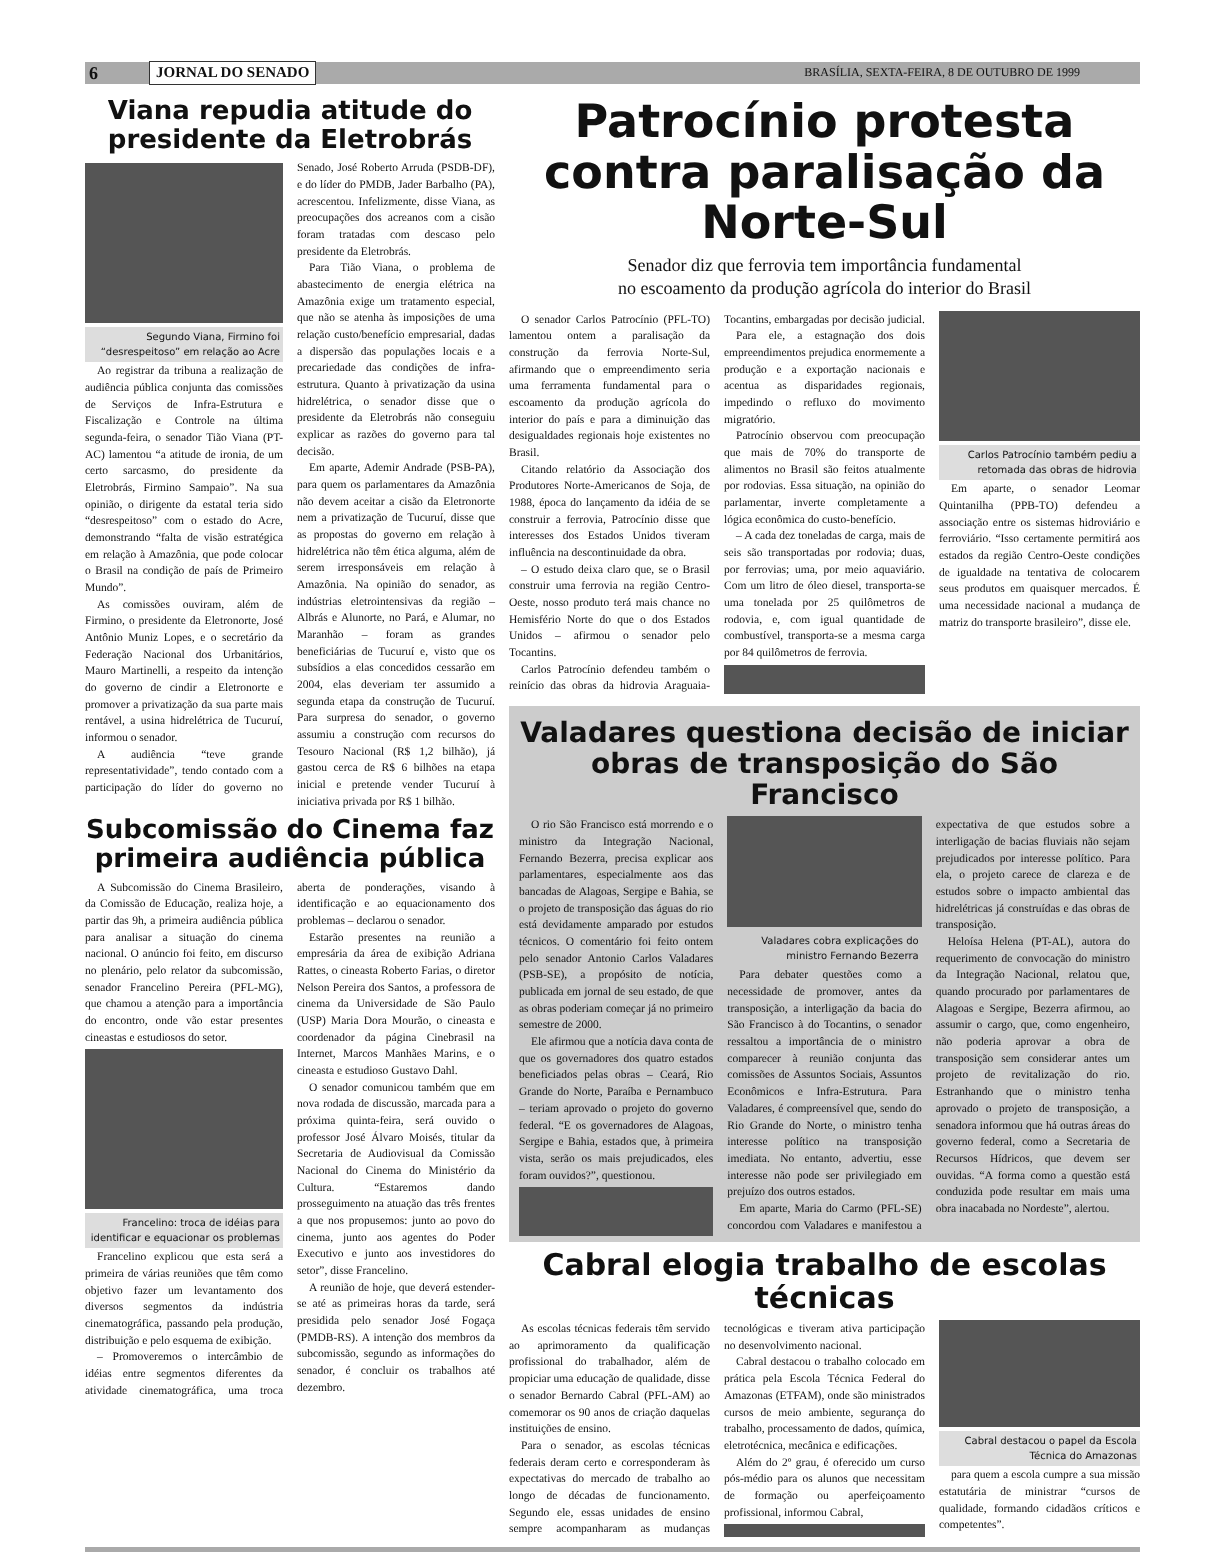6 JORNAL DO SENADO BRASÍLIA, SEXTA-FEIRA, 8 DE OUTUBRO DE 1999
Viana repudia atitude do presidente da Eletrobrás
Segundo Viana, Firmino foi “desrespeitoso” em relação ao Acre
Ao registrar da tribuna a realização de audiência pública conjunta das comissões de Serviços de Infra-Estrutura e Fiscalização e Controle na última segunda-feira, o senador Tião Viana (PT-AC) lamentou “a atitude de ironia, de um certo sarcasmo, do presidente da Eletrobrás, Firmino Sampaio”. Na sua opinião, o dirigente da estatal teria sido “desrespeitoso” com o estado do Acre, demonstrando “falta de visão estratégica em relação à Amazônia, que pode colocar o Brasil na condição de país de Primeiro Mundo”.
As comissões ouviram, além de Firmino, o presidente da Eletronorte, José Antônio Muniz Lopes, e o secretário da Federação Nacional dos Urbanitários, Mauro Martinelli, a respeito da intenção do governo de cindir a Eletronorte e promover a privatização da sua parte mais rentável, a usina hidrelétrica de Tucuruí, informou o senador.
A audiência “teve grande representatividade”, tendo contado com a participação do líder do governo no Senado, José Roberto Arruda (PSDB-DF), e do líder do PMDB, Jader Barbalho (PA), acrescentou. Infelizmente, disse Viana, as preocupações dos acreanos com a cisão foram tratadas com descaso pelo presidente da Eletrobrás.
Para Tião Viana, o problema de abastecimento de energia elétrica na Amazônia exige um tratamento especial, que não se atenha às imposições de uma relação custo/benefício empresarial, dadas a dispersão das populações locais e a precariedade das condições de infra-estrutura. Quanto à privatização da usina hidrelétrica, o senador disse que o presidente da Eletrobrás não conseguiu explicar as razões do governo para tal decisão.
Em aparte, Ademir Andrade (PSB-PA), para quem os parlamentares da Amazônia não devem aceitar a cisão da Eletronorte nem a privatização de Tucuruí, disse que as propostas do governo em relação à hidrelétrica não têm ética alguma, além de serem irresponsáveis em relação à Amazônia. Na opinião do senador, as indústrias eletrointensivas da região – Albrás e Alunorte, no Pará, e Alumar, no Maranhão – foram as grandes beneficiárias de Tucuruí e, visto que os subsídios a elas concedidos cessarão em 2004, elas deveriam ter assumido a segunda etapa da construção de Tucuruí. Para surpresa do senador, o governo assumiu a construção com recursos do Tesouro Nacional (R$ 1,2 bilhão), já gastou cerca de R$ 6 bilhões na etapa inicial e pretende vender Tucuruí à iniciativa privada por R$ 1 bilhão.
Subcomissão do Cinema faz primeira audiência pública
A Subcomissão do Cinema Brasileiro, da Comissão de Educação, realiza hoje, a partir das 9h, a primeira audiência pública para analisar a situação do cinema nacional. O anúncio foi feito, em discurso no plenário, pelo relator da subcomissão, senador Francelino Pereira (PFL-MG), que chamou a atenção para a importância do encontro, onde vão estar presentes cineastas e estudiosos do setor.
Francelino: troca de idéias para identificar e equacionar os problemas
Francelino explicou que esta será a primeira de várias reuniões que têm como objetivo fazer um levantamento dos diversos segmentos da indústria cinematográfica, passando pela produção, distribuição e pelo esquema de exibição.
– Promoveremos o intercâmbio de idéias entre segmentos diferentes da atividade cinematográfica, uma troca aberta de ponderações, visando à identificação e ao equacionamento dos problemas – declarou o senador.
Estarão presentes na reunião a empresária da área de exibição Adriana Rattes, o cineasta Roberto Farias, o diretor Nelson Pereira dos Santos, a professora de cinema da Universidade de São Paulo (USP) Maria Dora Mourão, o cineasta e coordenador da página Cinebrasil na Internet, Marcos Manhães Marins, e o cineasta e estudioso Gustavo Dahl.
O senador comunicou também que em nova rodada de discussão, marcada para a próxima quinta-feira, será ouvido o professor José Álvaro Moisés, titular da Secretaria de Audiovisual da Comissão Nacional do Cinema do Ministério da Cultura. “Estaremos dando prosseguimento na atuação das três frentes a que nos propusemos: junto ao povo do cinema, junto aos agentes do Poder Executivo e junto aos investidores do setor”, disse Francelino.
A reunião de hoje, que deverá estender-se até as primeiras horas da tarde, será presidida pelo senador José Fogaça (PMDB-RS). A intenção dos membros da subcomissão, segundo as informações do senador, é concluir os trabalhos até dezembro.
Patrocínio protesta contra paralisação da Norte-Sul
Senador diz que ferrovia tem importância fundamental
no escoamento da produção agrícola do interior do Brasil
O senador Carlos Patrocínio (PFL-TO) lamentou ontem a paralisação da construção da ferrovia Norte-Sul, afirmando que o empreendimento seria uma ferramenta fundamental para o escoamento da produção agrícola do interior do país e para a diminuição das desigualdades regionais hoje existentes no Brasil.
Citando relatório da Associação dos Produtores Norte-Americanos de Soja, de 1988, época do lançamento da idéia de se construir a ferrovia, Patrocínio disse que interesses dos Estados Unidos tiveram influência na descontinuidade da obra.
– O estudo deixa claro que, se o Brasil construir uma ferrovia na região Centro-Oeste, nosso produto terá mais chance no Hemisfério Norte do que o dos Estados Unidos – afirmou o senador pelo Tocantins.
Carlos Patrocínio defendeu também o reinício das obras da hidrovia Araguaia-Tocantins, embargadas por decisão judicial.
Para ele, a estagnação dos dois empreendimentos prejudica enormemente a produção e a exportação nacionais e acentua as disparidades regionais, impedindo o refluxo do movimento migratório.
Patrocínio observou com preocupação que mais de 70% do transporte de alimentos no Brasil são feitos atualmente por rodovias. Essa situação, na opinião do parlamentar, inverte completamente a lógica econômica do custo-benefício.
– A cada dez toneladas de carga, mais de seis são transportadas por rodovia; duas, por ferrovias; uma, por meio aquaviário. Com um litro de óleo diesel, transporta-se uma tonelada por 25 quilômetros de rodovia, e, com igual quantidade de combustível, transporta-se a mesma carga por 84 quilômetros de ferrovia.
Carlos Patrocínio também pediu a retomada das obras de hidrovia
Em aparte, o senador Leomar Quintanilha (PPB-TO) defendeu a associação entre os sistemas hidroviário e ferroviário. “Isso certamente permitirá aos estados da região Centro-Oeste condições de igualdade na tentativa de colocarem seus produtos em quaisquer mercados. É uma necessidade nacional a mudança de matriz do transporte brasileiro”, disse ele.
Valadares questiona decisão de iniciar obras de transposição do São Francisco
O rio São Francisco está morrendo e o ministro da Integração Nacional, Fernando Bezerra, precisa explicar aos parlamentares, especialmente aos das bancadas de Alagoas, Sergipe e Bahia, se o projeto de transposição das águas do rio está devidamente amparado por estudos técnicos. O comentário foi feito ontem pelo senador Antonio Carlos Valadares (PSB-SE), a propósito de notícia, publicada em jornal de seu estado, de que as obras poderiam começar já no primeiro semestre de 2000.
Ele afirmou que a notícia dava conta de que os governadores dos quatro estados beneficiados pelas obras – Ceará, Rio Grande do Norte, Paraíba e Pernambuco – teriam aprovado o projeto do governo federal. “E os governadores de Alagoas, Sergipe e Bahia, estados que, à primeira vista, serão os mais prejudicados, eles foram ouvidos?”, questionou.
Valadares cobra explicações do ministro Fernando Bezerra
Para debater questões como a necessidade de promover, antes da transposição, a interligação da bacia do São Francisco à do Tocantins, o senador ressaltou a importância de o ministro comparecer à reunião conjunta das comissões de Assuntos Sociais, Assuntos Econômicos e Infra-Estrutura. Para Valadares, é compreensível que, sendo do Rio Grande do Norte, o ministro tenha interesse político na transposição imediata. No entanto, advertiu, esse interesse não pode ser privilegiado em prejuízo dos outros estados.
Em aparte, Maria do Carmo (PFL-SE) concordou com Valadares e manifestou a expectativa de que estudos sobre a interligação de bacias fluviais não sejam prejudicados por interesse político. Para ela, o projeto carece de clareza e de estudos sobre o impacto ambiental das hidrelétricas já construídas e das obras de transposição.
Heloísa Helena (PT-AL), autora do requerimento de convocação do ministro da Integração Nacional, relatou que, quando procurado por parlamentares de Alagoas e Sergipe, Bezerra afirmou, ao assumir o cargo, que, como engenheiro, não poderia aprovar a obra de transposição sem considerar antes um projeto de revitalização do rio. Estranhando que o ministro tenha aprovado o projeto de transposição, a senadora informou que há outras áreas do governo federal, como a Secretaria de Recursos Hídricos, que devem ser ouvidas. “A forma como a questão está conduzida pode resultar em mais uma obra inacabada no Nordeste”, alertou.
Cabral elogia trabalho de escolas técnicas
As escolas técnicas federais têm servido ao aprimoramento da qualificação profissional do trabalhador, além de propiciar uma educação de qualidade, disse o senador Bernardo Cabral (PFL-AM) ao comemorar os 90 anos de criação daquelas instituições de ensino.
Para o senador, as escolas técnicas federais deram certo e corresponderam às expectativas do mercado de trabalho ao longo de décadas de funcionamento. Segundo ele, essas unidades de ensino sempre acompanharam as mudanças tecnológicas e tiveram ativa participação no desenvolvimento nacional.
Cabral destacou o trabalho colocado em prática pela Escola Técnica Federal do Amazonas (ETFAM), onde são ministrados cursos de meio ambiente, segurança do trabalho, processamento de dados, química, eletrotécnica, mecânica e edificações.
Além do 2º grau, é oferecido um curso pós-médio para os alunos que necessitam de formação ou aperfeiçoamento profissional, informou Cabral,
Cabral destacou o papel da Escola Técnica do Amazonas
para quem a escola cumpre a sua missão estatutária de ministrar “cursos de qualidade, formando cidadãos críticos e competentes”.